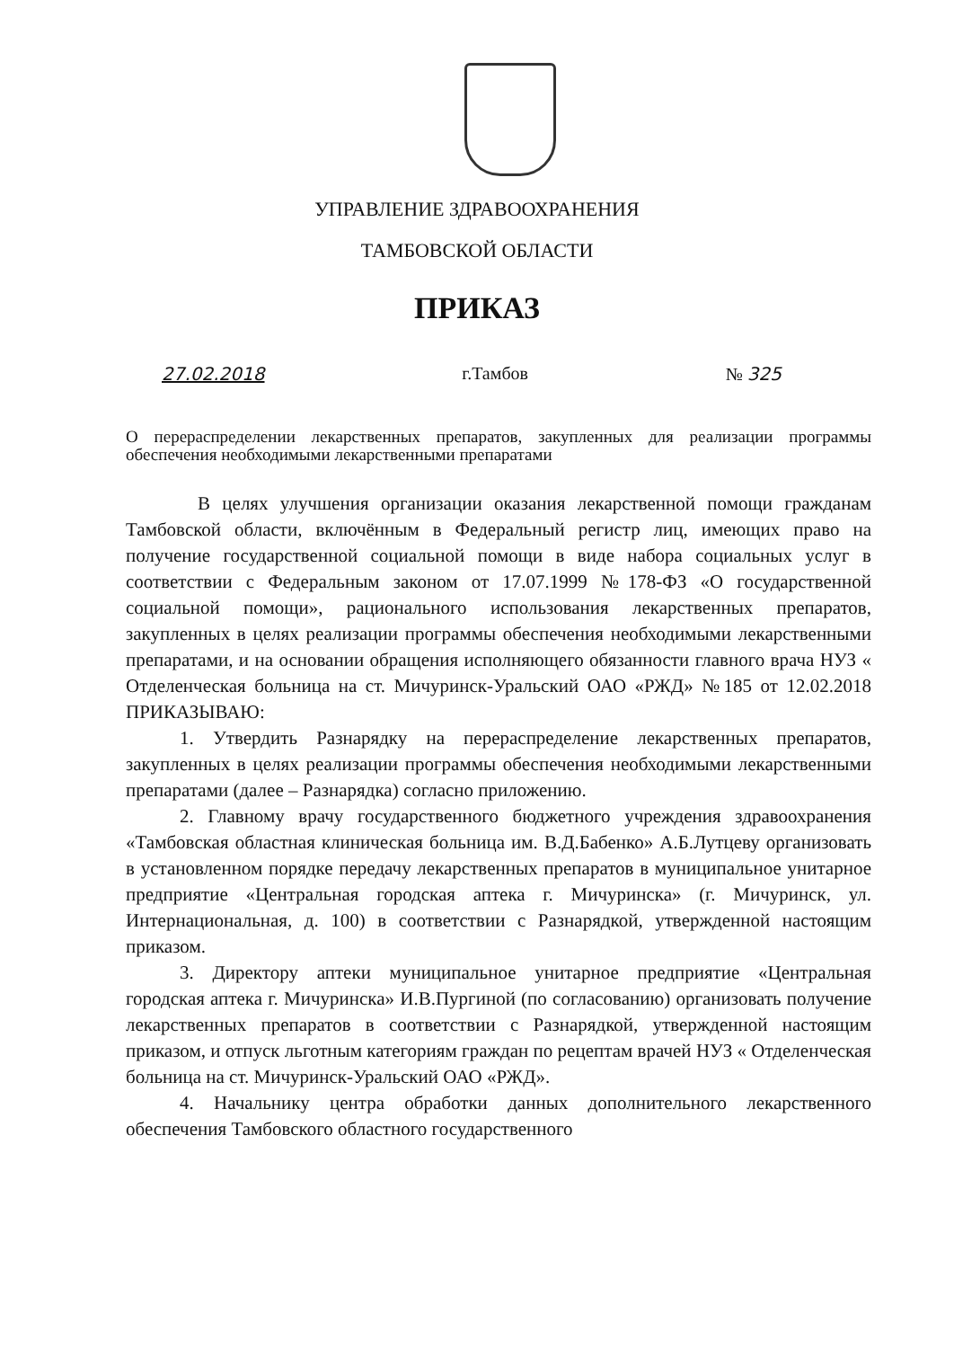УПРАВЛЕНИЕ ЗДРАВООХРАНЕНИЯ
ТАМБОВСКОЙ ОБЛАСТИ
ПРИКАЗ
27.02.2018 г.Тамбов № 325
О перераспределении лекарственных препаратов, закупленных для реализации программы обеспечения необходимыми лекарственными препаратами
В целях улучшения организации оказания лекарственной помощи гражданам Тамбовской области, включённым в Федеральный регистр лиц, имеющих право на получение государственной социальной помощи в виде набора социальных услуг в соответствии с Федеральным законом от 17.07.1999 №178-ФЗ «О государственной социальной помощи», рационального использования лекарственных препаратов, закупленных в целях реализации программы обеспечения необходимыми лекарственными препаратами, и на основании обращения исполняющего обязанности главного врача НУЗ « Отделенческая больница на ст. Мичуринск-Уральский ОАО «РЖД» №185 от 12.02.2018 ПРИКАЗЫВАЮ:
1. Утвердить Разнарядку на перераспределение лекарственных препаратов, закупленных в целях реализации программы обеспечения необходимыми лекарственными препаратами (далее – Разнарядка) согласно приложению.
2. Главному врачу государственного бюджетного учреждения здравоохранения «Тамбовская областная клиническая больница им. В.Д.Бабенко» А.Б.Лутцеву организовать в установленном порядке передачу лекарственных препаратов в муниципальное унитарное предприятие «Центральная городская аптека г. Мичуринска» (г. Мичуринск, ул. Интернациональная, д. 100) в соответствии с Разнарядкой, утвержденной настоящим приказом.
3. Директору аптеки муниципальное унитарное предприятие «Центральная городская аптека г. Мичуринска» И.В.Пургиной (по согласованию) организовать получение лекарственных препаратов в соответствии с Разнарядкой, утвержденной настоящим приказом, и отпуск льготным категориям граждан по рецептам врачей НУЗ « Отделенческая больница на ст. Мичуринск-Уральский ОАО «РЖД».
4. Начальнику центра обработки данных дополнительного лекарственного обеспечения Тамбовского областного государственного